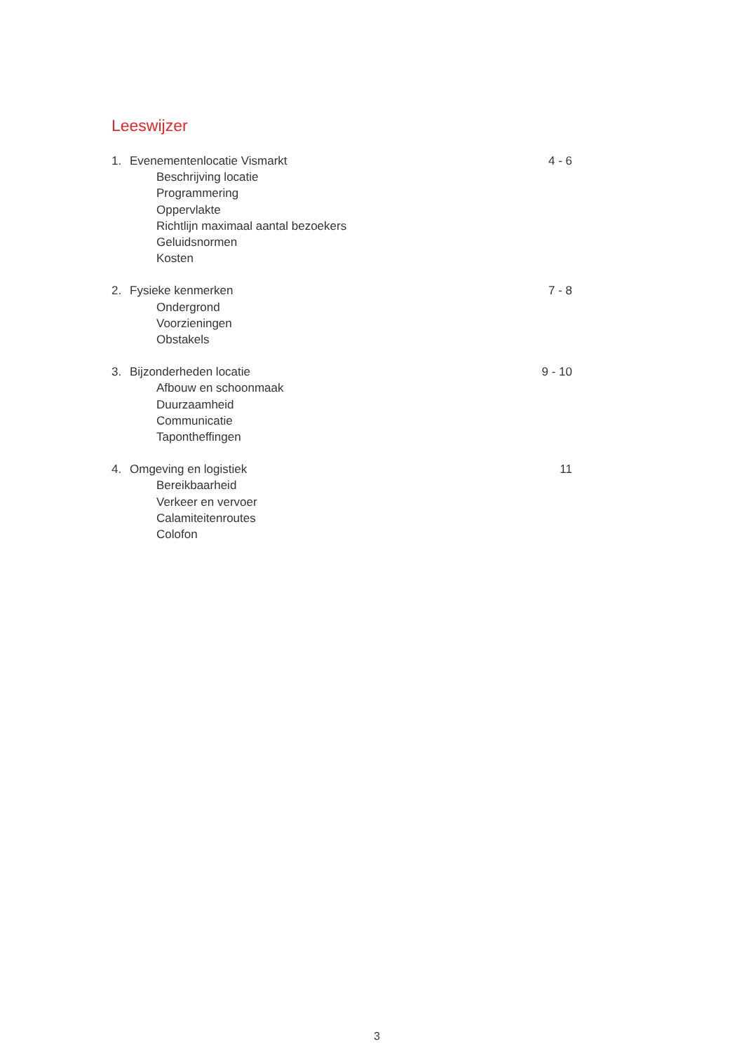Leeswijzer
1. Evenementenlocatie Vismarkt 4 - 6
Beschrijving locatie
Programmering
Oppervlakte
Richtlijn maximaal aantal bezoekers
Geluidsnormen
Kosten
2. Fysieke kenmerken 7 - 8
Ondergrond
Voorzieningen
Obstakels
3. Bijzonderheden locatie 9 - 10
Afbouw en schoonmaak
Duurzaamheid
Communicatie
Tapontheffingen
4. Omgeving en logistiek 11
Bereikbaarheid
Verkeer en vervoer
Calamiteitenroutes
Colofon
3